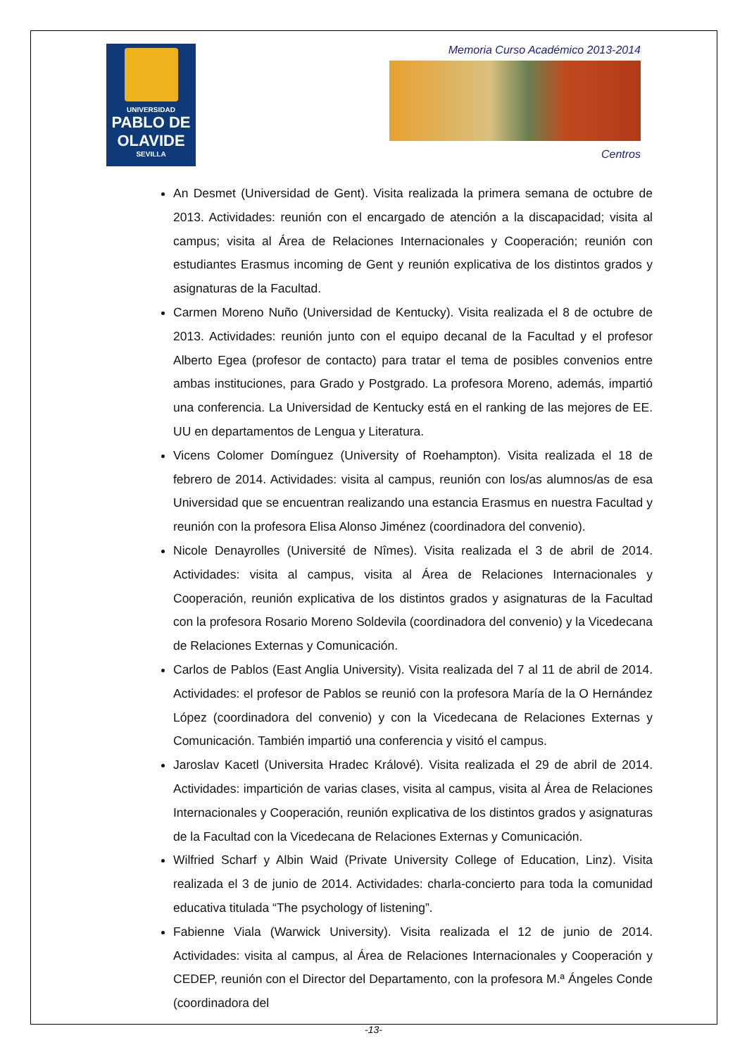UNIVERSIDAD
PABLO DE OLAVIDE
SEVILLA
Memoria Curso Académico 2013-2014
Centros
An Desmet (Universidad de Gent). Visita realizada la primera semana de octubre de 2013. Actividades: reunión con el encargado de atención a la discapacidad; visita al campus; visita al Área de Relaciones Internacionales y Cooperación; reunión con estudiantes Erasmus incoming de Gent y reunión explicativa de los distintos grados y asignaturas de la Facultad.
Carmen Moreno Nuño (Universidad de Kentucky). Visita realizada el 8 de octubre de 2013. Actividades: reunión junto con el equipo decanal de la Facultad y el profesor Alberto Egea (profesor de contacto) para tratar el tema de posibles convenios entre ambas instituciones, para Grado y Postgrado. La profesora Moreno, además, impartió una conferencia. La Universidad de Kentucky está en el ranking de las mejores de EE. UU en departamentos de Lengua y Literatura.
Vicens Colomer Domínguez (University of Roehampton). Visita realizada el 18 de febrero de 2014. Actividades: visita al campus, reunión con los/as alumnos/as de esa Universidad que se encuentran realizando una estancia Erasmus en nuestra Facultad y reunión con la profesora Elisa Alonso Jiménez (coordinadora del convenio).
Nicole Denayrolles (Université de Nîmes). Visita realizada el 3 de abril de 2014. Actividades: visita al campus, visita al Área de Relaciones Internacionales y Cooperación, reunión explicativa de los distintos grados y asignaturas de la Facultad con la profesora Rosario Moreno Soldevila (coordinadora del convenio) y la Vicedecana de Relaciones Externas y Comunicación.
Carlos de Pablos (East Anglia University). Visita realizada del 7 al 11 de abril de 2014. Actividades: el profesor de Pablos se reunió con la profesora María de la O Hernández López (coordinadora del convenio) y con la Vicedecana de Relaciones Externas y Comunicación. También impartió una conferencia y visitó el campus.
Jaroslav Kacetl (Universita Hradec Králové). Visita realizada el 29 de abril de 2014. Actividades: impartición de varias clases, visita al campus, visita al Área de Relaciones Internacionales y Cooperación, reunión explicativa de los distintos grados y asignaturas de la Facultad con la Vicedecana de Relaciones Externas y Comunicación.
Wilfried Scharf y Albin Waid (Private University College of Education, Linz). Visita realizada el 3 de junio de 2014. Actividades: charla-concierto para toda la comunidad educativa titulada “The psychology of listening”.
Fabienne Viala (Warwick University). Visita realizada el 12 de junio de 2014. Actividades: visita al campus, al Área de Relaciones Internacionales y Cooperación y CEDEP, reunión con el Director del Departamento, con la profesora M.ª Ángeles Conde (coordinadora del
-13-